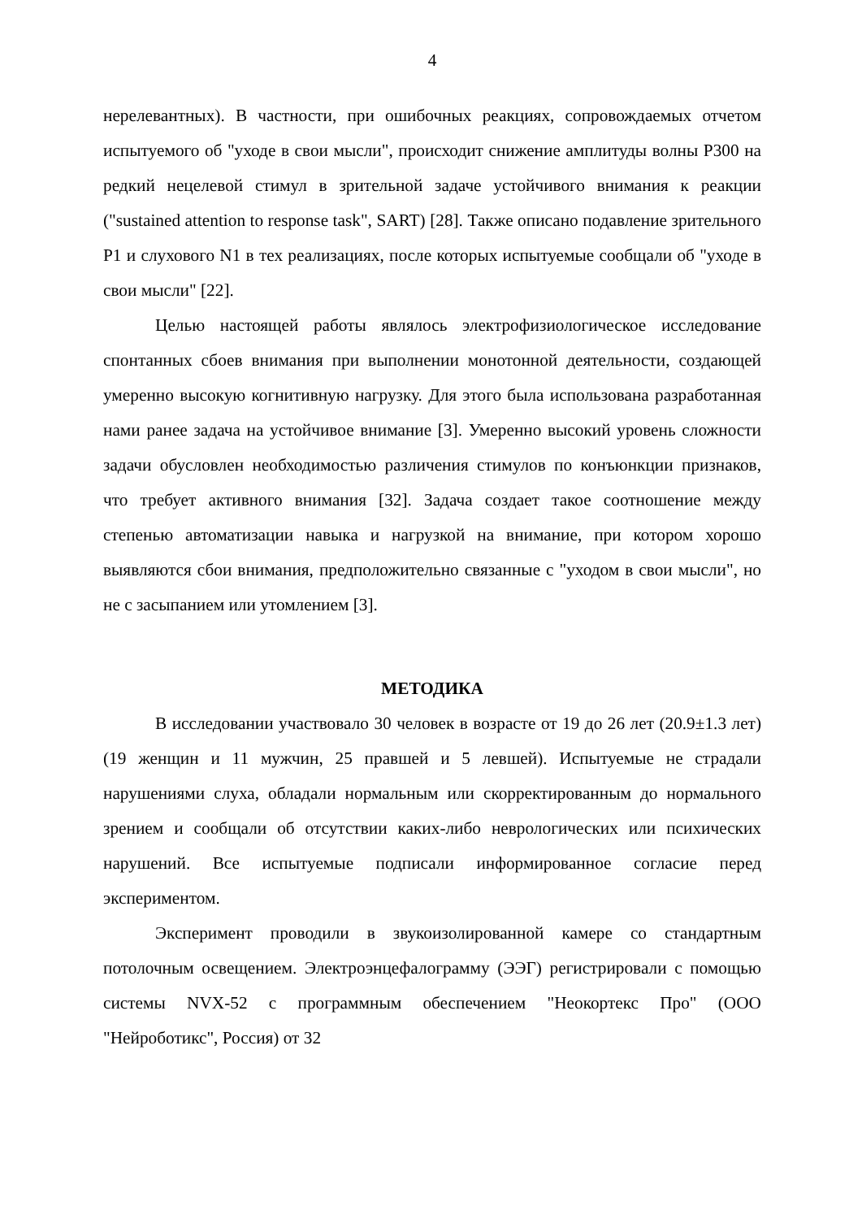4
нерелевантных). В частности, при ошибочных реакциях, сопровождаемых отчетом испытуемого об "уходе в свои мысли", происходит снижение амплитуды волны P300 на редкий нецелевой стимул в зрительной задаче устойчивого внимания к реакции ("sustained attention to response task", SART) [28]. Также описано подавление зрительного P1 и слухового N1 в тех реализациях, после которых испытуемые сообщали об "уходе в свои мысли" [22].
Целью настоящей работы являлось электрофизиологическое исследование спонтанных сбоев внимания при выполнении монотонной деятельности, создающей умеренно высокую когнитивную нагрузку. Для этого была использована разработанная нами ранее задача на устойчивое внимание [3]. Умеренно высокий уровень сложности задачи обусловлен необходимостью различения стимулов по конъюнкции признаков, что требует активного внимания [32]. Задача создает такое соотношение между степенью автоматизации навыка и нагрузкой на внимание, при котором хорошо выявляются сбои внимания, предположительно связанные с "уходом в свои мысли", но не с засыпанием или утомлением [3].
МЕТОДИКА
В исследовании участвовало 30 человек в возрасте от 19 до 26 лет (20.9±1.3 лет) (19 женщин и 11 мужчин, 25 правшей и 5 левшей). Испытуемые не страдали нарушениями слуха, обладали нормальным или скорректированным до нормального зрением и сообщали об отсутствии каких-либо неврологических или психических нарушений. Все испытуемые подписали информированное согласие перед экспериментом.
Эксперимент проводили в звукоизолированной камере со стандартным потолочным освещением. Электроэнцефалограмму (ЭЭГ) регистрировали с помощью системы NVX-52 с программным обеспечением "Неокортекс Про" (ООО "Нейроботикс", Россия) от 32